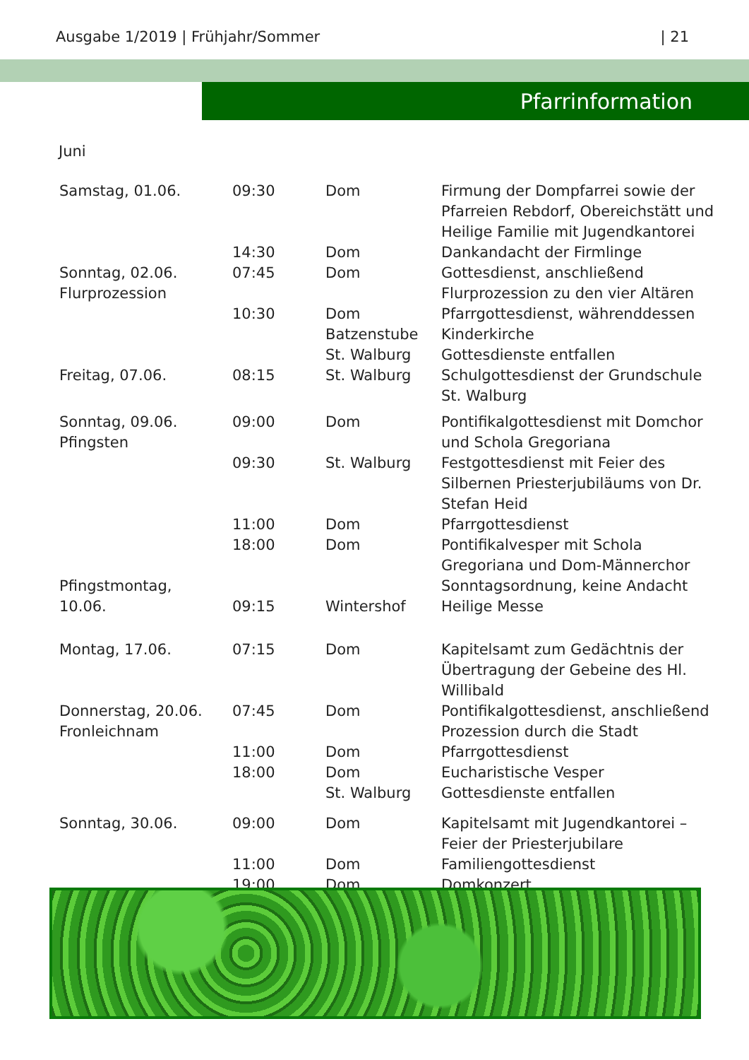Ausgabe 1/2019 | Frühjahr/Sommer | 21
Pfarrinformation
Juni
| Samstag, 01.06. | 09:30 | Dom | Firmung der Dompfarrei sowie der Pfarreien Rebdorf, Obereichstätt und Heilige Familie mit Jugendkantorei |
| | 14:30 | Dom | Dankandacht der Firmlinge |
| Sonntag, 02.06. Flurprozession | 07:45 | Dom | Gottesdienst, anschließend Flurprozession zu den vier Altären |
| | 10:30 | Dom Batzenstube | Pfarrgottesdienst, währenddessen Kinderkirche |
| | | St. Walburg | Gottesdienste entfallen |
| Freitag, 07.06. | 08:15 | St. Walburg | Schulgottesdienst der Grundschule St. Walburg |
| Sonntag, 09.06. Pfingsten | 09:00 | Dom | Pontifikalgottesdienst mit Domchor und Schola Gregoriana |
| | 09:30 | St. Walburg | Festgottesdienst mit Feier des Silbernen Priesterjubiläums von Dr. Stefan Heid |
| | 11:00 | Dom | Pfarrgottesdienst |
| | 18:00 | Dom | Pontifikalvesper mit Schola Gregoriana und Dom-Männerchor |
| Pfingstmontag, 10.06. | 09:15 | Wintershof | Sonntagsordnung, keine Andacht Heilige Messe |
| Montag, 17.06. | 07:15 | Dom | Kapitelsamt zum Gedächtnis der Übertragung der Gebeine des Hl. Willibald |
| Donnerstag, 20.06. Fronleichnam | 07:45 | Dom | Pontifikalgottesdienst, anschließend Prozession durch die Stadt |
| | 11:00 | Dom | Pfarrgottesdienst |
| | 18:00 | Dom | Eucharistische Vesper |
| | | St. Walburg | Gottesdienste entfallen |
| Sonntag, 30.06. | 09:00 | Dom | Kapitelsamt mit Jugendkantorei – Feier der Priesterjubilare |
| | 11:00 | Dom | Familiengottesdienst |
| | 19:00 | Dom | Domkonzert |